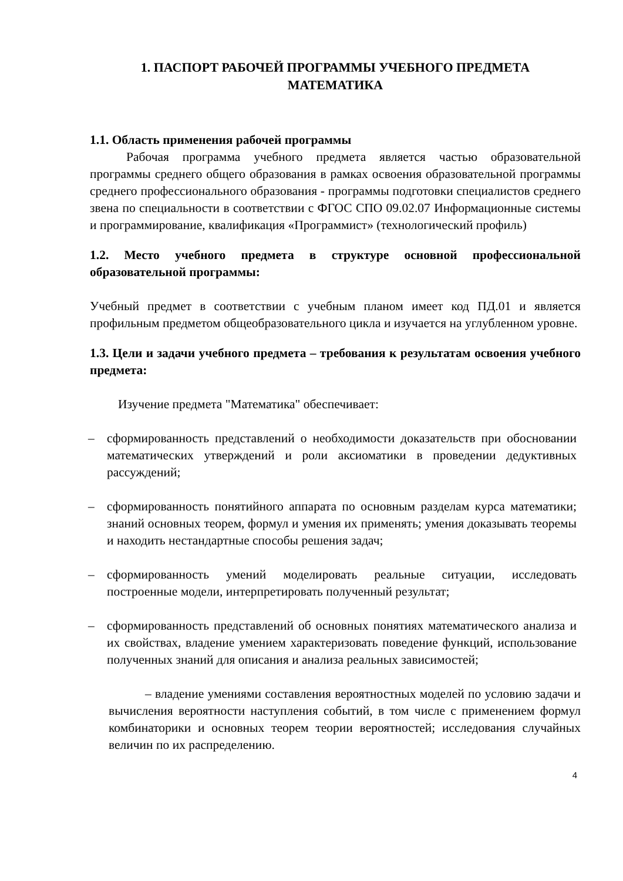1. ПАСПОРТ РАБОЧЕЙ ПРОГРАММЫ УЧЕБНОГО ПРЕДМЕТА
МАТЕМАТИКА
1.1. Область применения рабочей программы
Рабочая программа учебного предмета является частью образовательной программы среднего общего образования в рамках освоения образовательной программы среднего профессионального образования - программы подготовки специалистов среднего звена по специальности в соответствии с ФГОС СПО 09.02.07 Информационные системы и программирование, квалификация «Программист» (технологический профиль)
1.2. Место учебного предмета в структуре основной профессиональной образовательной программы:
Учебный предмет в соответствии с учебным планом имеет код ПД.01 и является профильным предметом общеобразовательного цикла и изучается на углубленном уровне.
1.3. Цели и задачи учебного предмета – требования к результатам освоения учебного предмета:
Изучение предмета "Математика" обеспечивает:
– сформированность представлений о необходимости доказательств при обосновании математических утверждений и роли аксиоматики в проведении дедуктивных рассуждений;
– сформированность понятийного аппарата по основным разделам курса математики; знаний основных теорем, формул и умения их применять; умения доказывать теоремы и находить нестандартные способы решения задач;
– сформированность умений моделировать реальные ситуации, исследовать построенные модели, интерпретировать полученный результат;
– сформированность представлений об основных понятиях математического анализа и их свойствах, владение умением характеризовать поведение функций, использование полученных знаний для описания и анализа реальных зависимостей;
– владение умениями составления вероятностных моделей по условию задачи и вычисления вероятности наступления событий, в том числе с применением формул комбинаторики и основных теорем теории вероятностей; исследования случайных величин по их распределению.
4